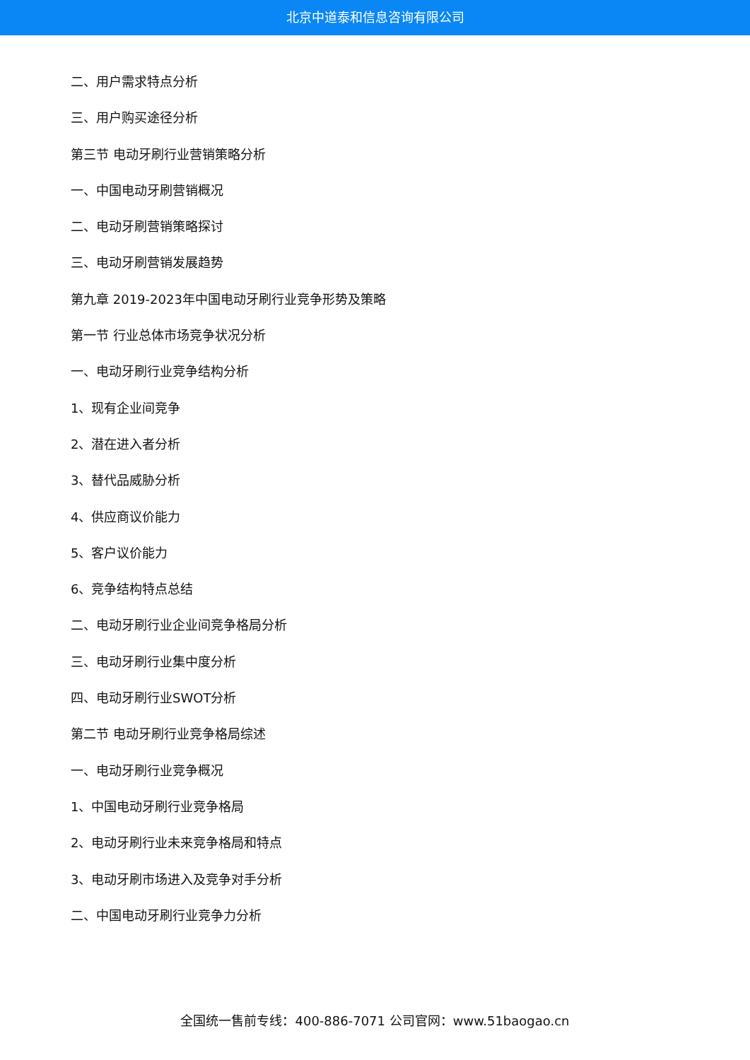北京中道泰和信息咨询有限公司
二、用户需求特点分析
三、用户购买途径分析
第三节 电动牙刷行业营销策略分析
一、中国电动牙刷营销概况
二、电动牙刷营销策略探讨
三、电动牙刷营销发展趋势
第九章 2019-2023年中国电动牙刷行业竞争形势及策略
第一节 行业总体市场竞争状况分析
一、电动牙刷行业竞争结构分析
1、现有企业间竞争
2、潜在进入者分析
3、替代品威胁分析
4、供应商议价能力
5、客户议价能力
6、竞争结构特点总结
二、电动牙刷行业企业间竞争格局分析
三、电动牙刷行业集中度分析
四、电动牙刷行业SWOT分析
第二节 电动牙刷行业竞争格局综述
一、电动牙刷行业竞争概况
1、中国电动牙刷行业竞争格局
2、电动牙刷行业未来竞争格局和特点
3、电动牙刷市场进入及竞争对手分析
二、中国电动牙刷行业竞争力分析
全国统一售前专线：400-886-7071 公司官网：www.51baogao.cn